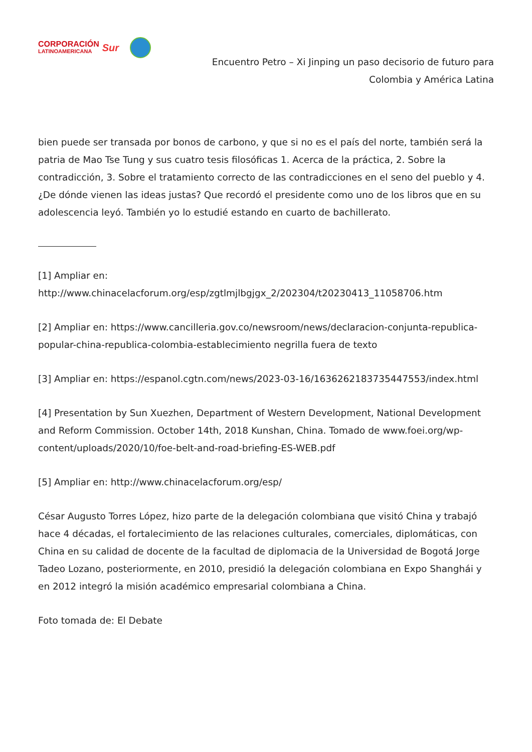CORPORACIÓN
LATINOAMERICANA
Sur
Encuentro Petro – Xi Jinping un paso decisorio de futuro para Colombia y América Latina
bien puede ser transada por bonos de carbono, y que si no es el país del norte, también será la patria de Mao Tse Tung y sus cuatro tesis filosóficas 1. Acerca de la práctica, 2. Sobre la contradicción, 3. Sobre el tratamiento correcto de las contradicciones en el seno del pueblo y 4. ¿De dónde vienen las ideas justas? Que recordó el presidente como uno de los libros que en su adolescencia leyó. También yo lo estudié estando en cuarto de bachillerato.
[1] Ampliar en: http://www.chinacelacforum.org/esp/zgtlmjlbgjgx_2/202304/t20230413_11058706.htm
[2] Ampliar en: https://www.cancilleria.gov.co/newsroom/news/declaracion-conjunta-republica-popular-china-republica-colombia-establecimiento negrilla fuera de texto
[3] Ampliar en: https://espanol.cgtn.com/news/2023-03-16/1636262183735447553/index.html
[4] Presentation by Sun Xuezhen, Department of Western Development, National Development and Reform Commission. October 14th, 2018 Kunshan, China. Tomado de www.foei.org/wp-content/uploads/2020/10/foe-belt-and-road-briefing-ES-WEB.pdf
[5] Ampliar en: http://www.chinacelacforum.org/esp/
César Augusto Torres López, hizo parte de la delegación colombiana que visitó China y trabajó hace 4 décadas, el fortalecimiento de las relaciones culturales, comerciales, diplomáticas, con China en su calidad de docente de la facultad de diplomacia de la Universidad de Bogotá Jorge Tadeo Lozano, posteriormente, en 2010, presidió la delegación colombiana en Expo Shanghái y en 2012 integró la misión académico empresarial colombiana a China.
Foto tomada de: El Debate